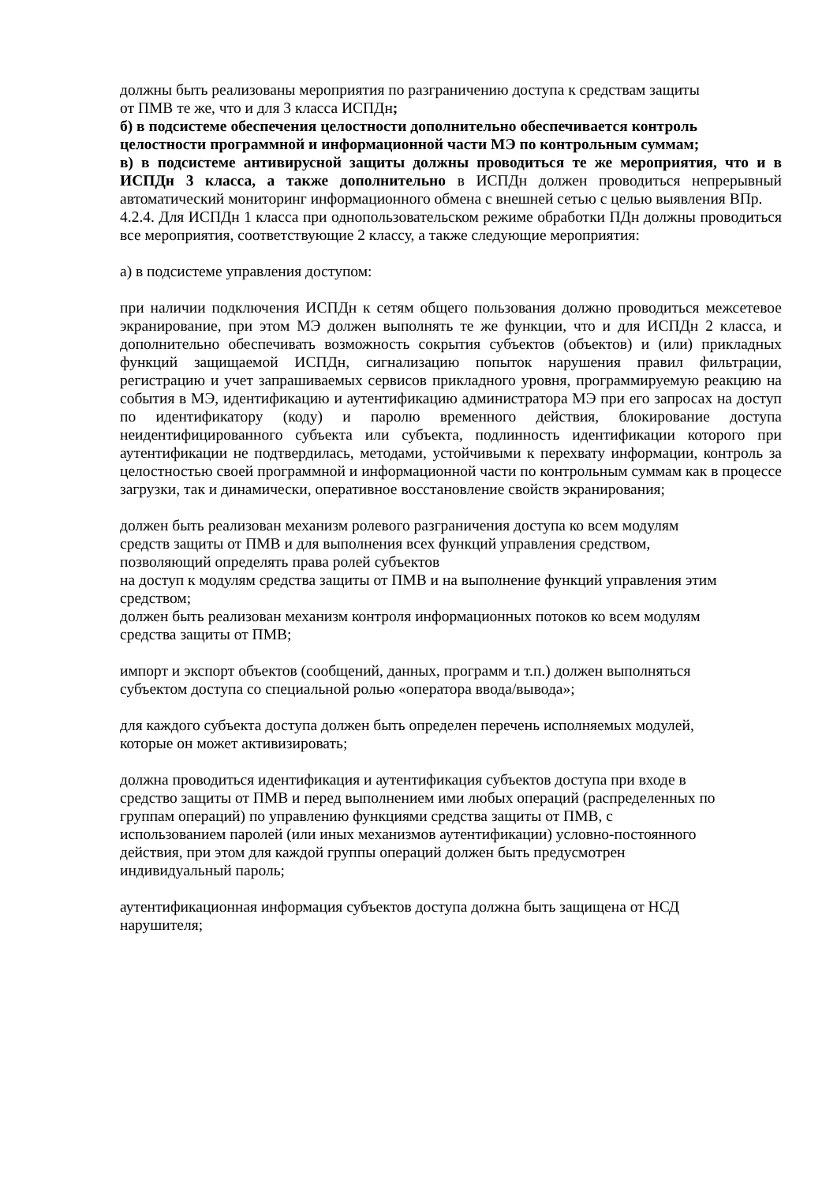должны быть реализованы мероприятия по разграничению доступа к средствам защиты
от ПМВ те же, что и для 3 класса ИСПДн;
б) в подсистеме обеспечения целостности дополнительно обеспечивается контроль целостности программной и информационной части МЭ по контрольным суммам;
в) в подсистеме антивирусной защиты должны проводиться те же мероприятия, что и в ИСПДн 3 класса, а также дополнительно в ИСПДн должен проводиться непрерывный автоматический мониторинг информационного обмена с внешней сетью с целью выявления ВПр.
4.2.4. Для ИСПДн 1 класса при однопользовательском режиме обработки ПДн должны проводиться все мероприятия, соответствующие 2 классу, а также следующие мероприятия:
а) в подсистеме управления доступом:
при наличии подключения ИСПДн к сетям общего пользования должно проводиться межсетевое экранирование, при этом МЭ должен выполнять те же функции, что и для ИСПДн 2 класса, и дополнительно обеспечивать возможность сокрытия субъектов (объектов) и (или) прикладных функций защищаемой ИСПДн, сигнализацию попыток нарушения правил фильтрации, регистрацию и учет запрашиваемых сервисов прикладного уровня, программируемую реакцию на события в МЭ, идентификацию и аутентификацию администратора МЭ при его запросах на доступ по идентификатору (коду) и паролю временного действия, блокирование доступа неидентифицированного субъекта или субъекта, подлинность идентификации которого при аутентификации не подтвердилась, методами, устойчивыми к перехвату информации, контроль за целостностью своей программной и информационной части по контрольным суммам как в процессе загрузки, так и динамически, оперативное восстановление свойств экранирования;
должен быть реализован механизм ролевого разграничения доступа ко всем модулям
средств защиты от ПМВ и для выполнения всех функций управления средством,
позволяющий определять права ролей субъектов
на доступ к модулям средства защиты от ПМВ и на выполнение функций управления этим средством;
должен быть реализован механизм контроля информационных потоков ко всем модулям
средства защиты от ПМВ;
импорт и экспорт объектов (сообщений, данных, программ и т.п.) должен выполняться
субъектом доступа со специальной ролью «оператора ввода/вывода»;
для каждого субъекта доступа должен быть определен перечень исполняемых модулей,
которые он может активизировать;
должна проводиться идентификация и аутентификация субъектов доступа при входе в
средство защиты от ПМВ и перед выполнением ими любых операций (распределенных по
группам операций) по управлению функциями средства защиты от ПМВ, с
использованием паролей (или иных механизмов аутентификации) условно-постоянного
действия, при этом для каждой группы операций должен быть предусмотрен
индивидуальный пароль;
аутентификационная информация субъектов доступа должна быть защищена от НСД
нарушителя;